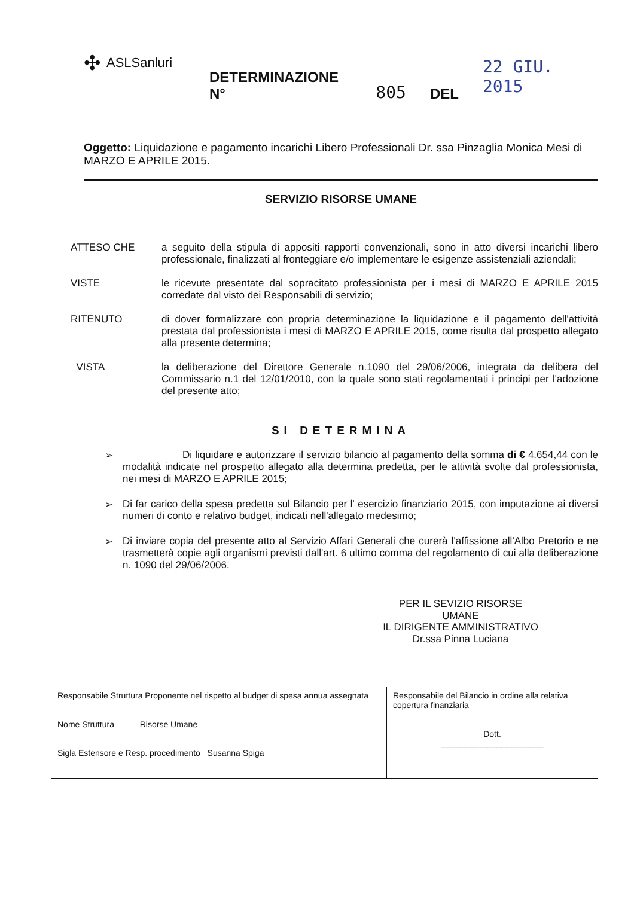✣ ASLSanluri
DETERMINAZIONE N° 805 DEL 22 GIU. 2015
Oggetto: Liquidazione e pagamento incarichi Libero Professionali Dr. ssa Pinzaglia Monica Mesi di MARZO E APRILE 2015.
SERVIZIO RISORSE UMANE
ATTESO CHE a seguito della stipula di appositi rapporti convenzionali, sono in atto diversi incarichi libero professionale, finalizzati al fronteggiare e/o implementare le esigenze assistenziali aziendali;
VISTE le ricevute presentate dal sopracitato professionista per i mesi di MARZO E APRILE 2015 corredate dal visto dei Responsabili di servizio;
RITENUTO di dover formalizzare con propria determinazione la liquidazione e il pagamento dell'attività prestata dal professionista i mesi di MARZO E APRILE 2015, come risulta dal prospetto allegato alla presente determina;
VISTA la deliberazione del Direttore Generale n.1090 del 29/06/2006, integrata da delibera del Commissario n.1 del 12/01/2010, con la quale sono stati regolamentati i principi per l'adozione del presente atto;
SI DETERMINA
➢ Di liquidare e autorizzare il servizio bilancio al pagamento della somma di € 4.654,44 con le modalità indicate nel prospetto allegato alla determina predetta, per le attività svolte dal professionista, nei mesi di MARZO E APRILE 2015;
➢ Di far carico della spesa predetta sul Bilancio per l' esercizio finanziario 2015, con imputazione ai diversi numeri di conto e relativo budget, indicati nell'allegato medesimo;
➢ Di inviare copia del presente atto al Servizio Affari Generali che curerà l'affissione all'Albo Pretorio e ne trasmetterà copie agli organismi previsti dall'art. 6 ultimo comma del regolamento di cui alla deliberazione n. 1090 del 29/06/2006.
PER IL SEVIZIO RISORSE UMANE
IL DIRIGENTE AMMINISTRATIVO
Dr.ssa Pinna Luciana
| Responsabile Struttura Proponente nel rispetto al budget di spesa annua assegnata Nome Struttura Risorse Umane Sigla Estensore e Resp. procedimento Susanna Spiga | Responsabile del Bilancio in ordine alla relativa copertura finanziaria Dott. ______________________ |